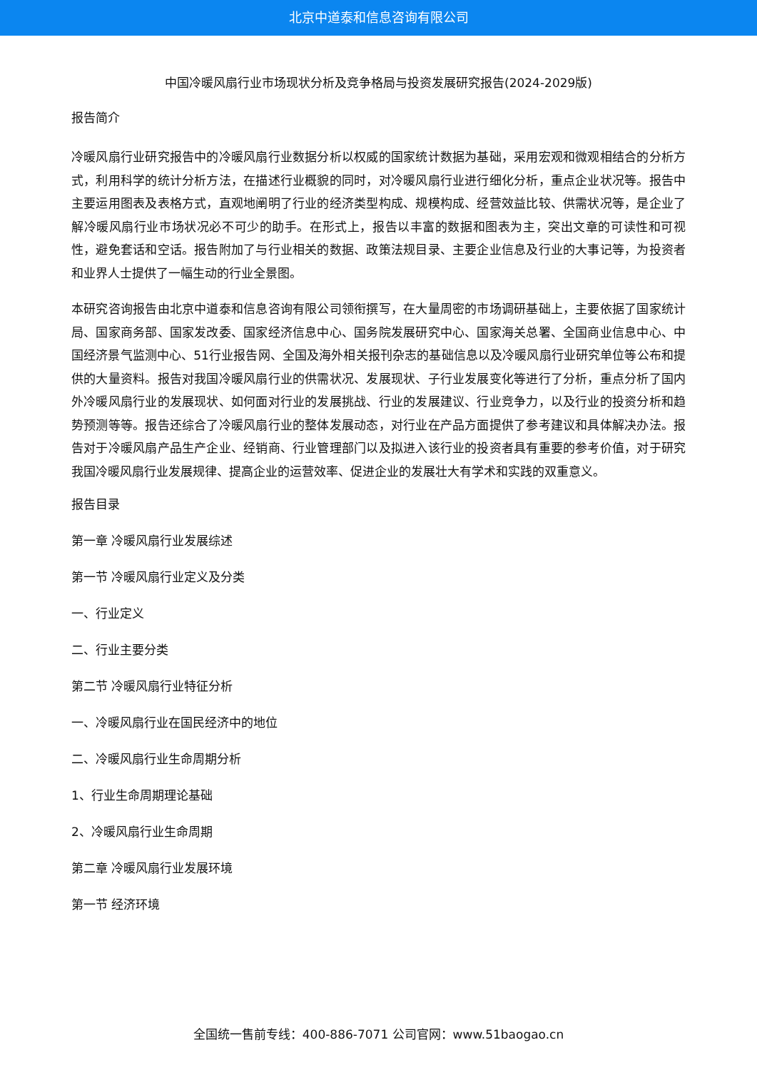北京中道泰和信息咨询有限公司
中国冷暖风扇行业市场现状分析及竞争格局与投资发展研究报告(2024-2029版)
报告简介
冷暖风扇行业研究报告中的冷暖风扇行业数据分析以权威的国家统计数据为基础，采用宏观和微观相结合的分析方式，利用科学的统计分析方法，在描述行业概貌的同时，对冷暖风扇行业进行细化分析，重点企业状况等。报告中主要运用图表及表格方式，直观地阐明了行业的经济类型构成、规模构成、经营效益比较、供需状况等，是企业了解冷暖风扇行业市场状况必不可少的助手。在形式上，报告以丰富的数据和图表为主，突出文章的可读性和可视性，避免套话和空话。报告附加了与行业相关的数据、政策法规目录、主要企业信息及行业的大事记等，为投资者和业界人士提供了一幅生动的行业全景图。
本研究咨询报告由北京中道泰和信息咨询有限公司领衔撰写，在大量周密的市场调研基础上，主要依据了国家统计局、国家商务部、国家发改委、国家经济信息中心、国务院发展研究中心、国家海关总署、全国商业信息中心、中国经济景气监测中心、51行业报告网、全国及海外相关报刊杂志的基础信息以及冷暖风扇行业研究单位等公布和提供的大量资料。报告对我国冷暖风扇行业的供需状况、发展现状、子行业发展变化等进行了分析，重点分析了国内外冷暖风扇行业的发展现状、如何面对行业的发展挑战、行业的发展建议、行业竞争力，以及行业的投资分析和趋势预测等等。报告还综合了冷暖风扇行业的整体发展动态，对行业在产品方面提供了参考建议和具体解决办法。报告对于冷暖风扇产品生产企业、经销商、行业管理部门以及拟进入该行业的投资者具有重要的参考价值，对于研究我国冷暖风扇行业发展规律、提高企业的运营效率、促进企业的发展壮大有学术和实践的双重意义。
报告目录
第一章 冷暖风扇行业发展综述
第一节 冷暖风扇行业定义及分类
一、行业定义
二、行业主要分类
第二节 冷暖风扇行业特征分析
一、冷暖风扇行业在国民经济中的地位
二、冷暖风扇行业生命周期分析
1、行业生命周期理论基础
2、冷暖风扇行业生命周期
第二章 冷暖风扇行业发展环境
第一节 经济环境
全国统一售前专线：400-886-7071 公司官网：www.51baogao.cn